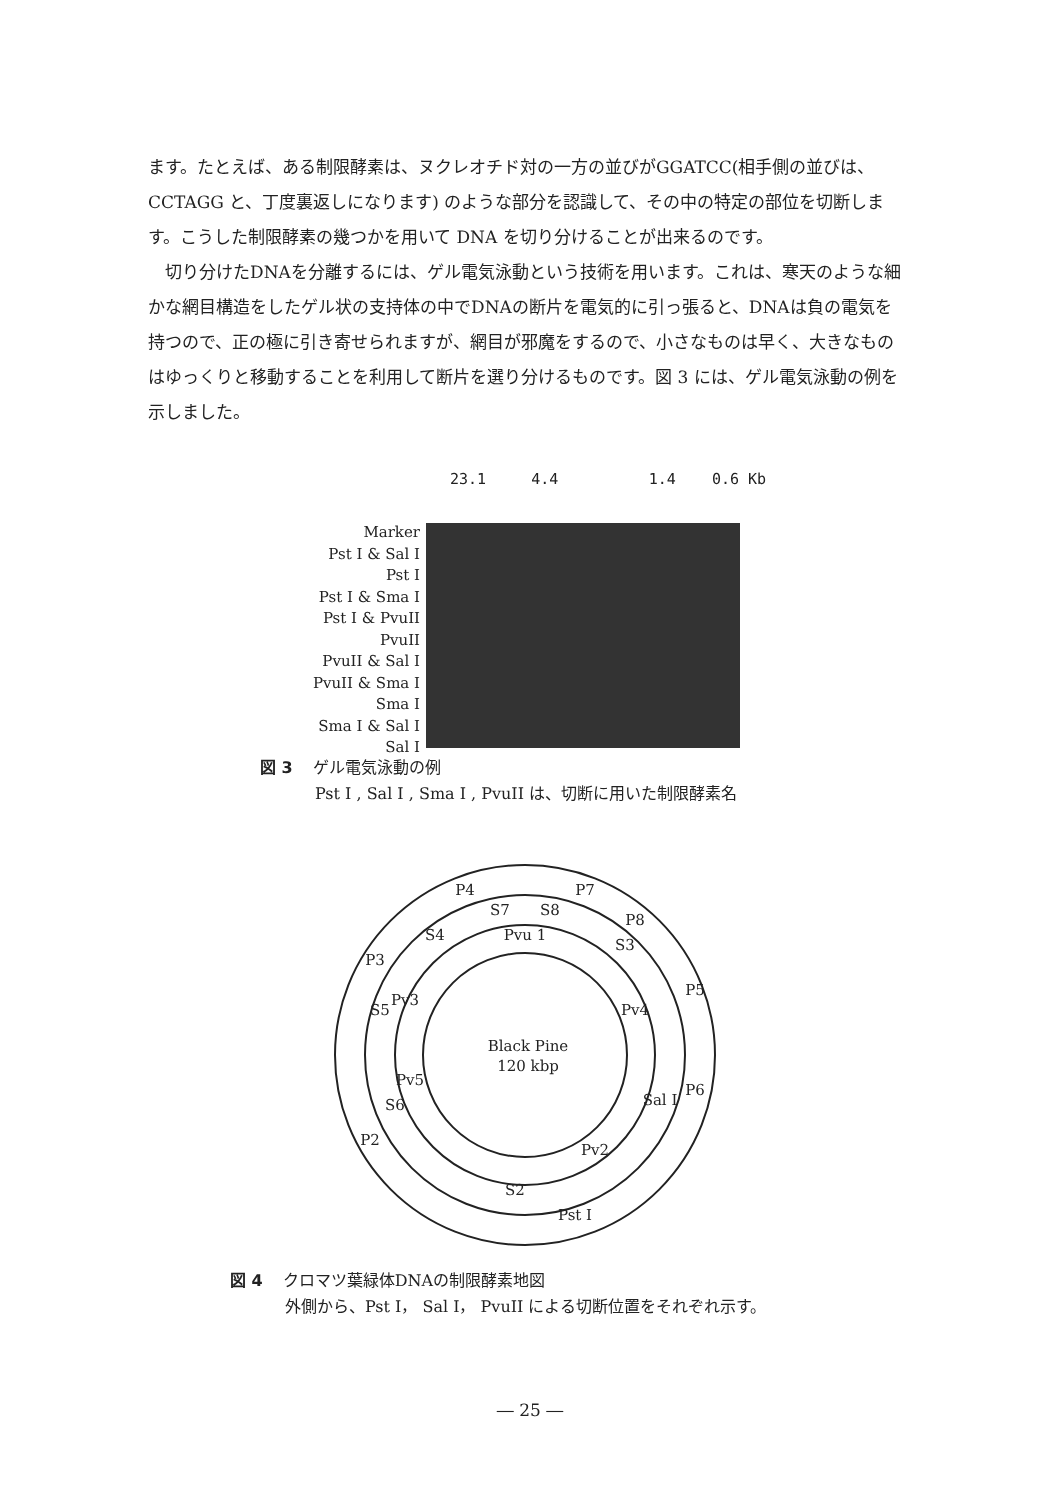ます。たとえば、ある制限酵素は、ヌクレオチド対の一方の並びがGGATCC(相手側の並びは、CCTAGG と、丁度裏返しになります) のような部分を認識して、その中の特定の部位を切断します。こうした制限酵素の幾つかを用いて DNA を切り分けることが出来るのです。
　切り分けたDNAを分離するには、ゲル電気泳動という技術を用います。これは、寒天のような細かな網目構造をしたゲル状の支持体の中でDNAの断片を電気的に引っ張ると、DNAは負の電気を持つので、正の極に引き寄せられますが、網目が邪魔をするので、小さなものは早く、大きなものはゆっくりと移動することを利用して断片を選り分けるものです。図 3 には、ゲル電気泳動の例を示しました。
23.1 4.4 1.4 0.6 Kb
Marker
Pst I & Sal I
Pst I
Pst I & Sma I
Pst I & PvuII
PvuII
PvuII & Sal I
PvuII & Sma I
Sma I
Sma I & Sal I
Sal I
図 3 ゲル電気泳動の例
Pst I , Sal I , Sma I , PvuII は、切断に用いた制限酵素名
P4
P7
P8
P3
P5
P6
P2
Pst I
S7
S8
S4
S3
S5
Sal I
S6
S2
Pvu 1
Pv3
Pv4
Pv5
Pv2
Black Pine
120 kbp
図 4 クロマツ葉緑体DNAの制限酵素地図
外側から、Pst I， Sal I， PvuII による切断位置をそれぞれ示す。
― 25 ―